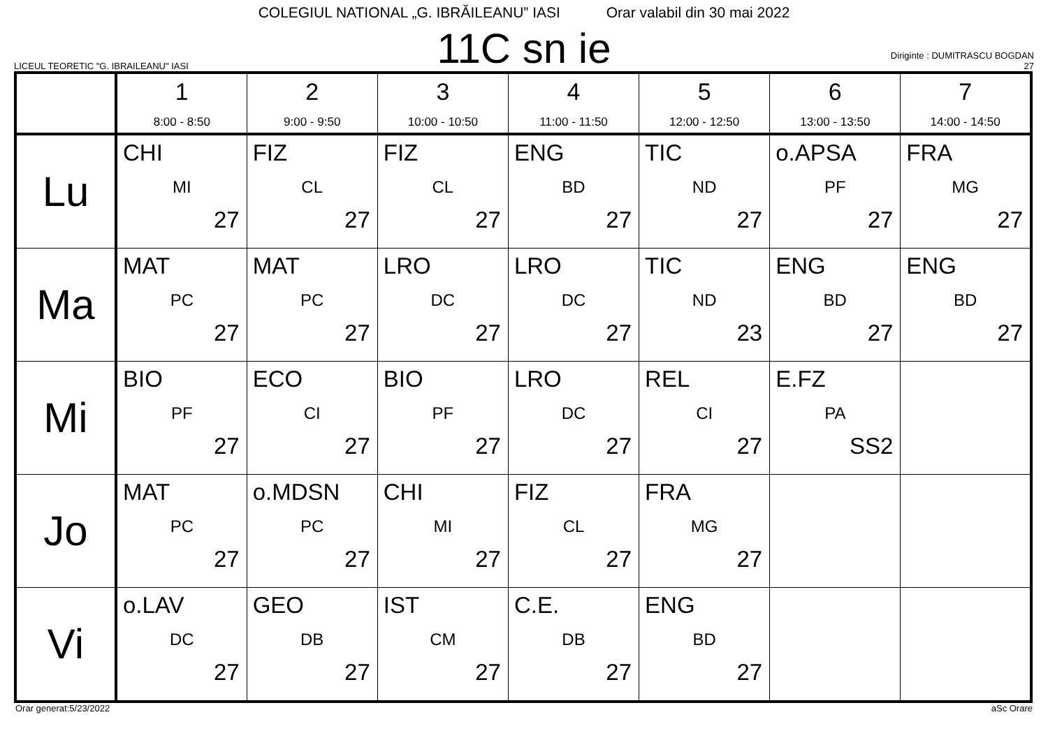COLEGIUL NATIONAL „G. IBRĂILEANU” IASI Orar valabil din 30 mai 2022
LICEUL TEORETIC "G. IBRAILEANU" IASI
11C sn ie
Diriginte : DUMITRASCU BOGDAN
27
| | 1 8:00 - 8:50 | 2 9:00 - 9:50 | 3 10:00 - 10:50 | 4 11:00 - 11:50 | 5 12:00 - 12:50 | 6 13:00 - 13:50 | 7 14:00 - 14:50 |
| --- | --- | --- | --- | --- | --- | --- | --- |
| Lu | CHI MI 27 | FIZ CL 27 | FIZ CL 27 | ENG BD 27 | TIC ND 27 | o.APSA PF 27 | FRA MG 27 |
| Ma | MAT PC 27 | MAT PC 27 | LRO DC 27 | LRO DC 27 | TIC ND 23 | ENG BD 27 | ENG BD 27 |
| Mi | BIO PF 27 | ECO CI 27 | BIO PF 27 | LRO DC 27 | REL CI 27 | E.FZ PA SS2 | |
| Jo | MAT PC 27 | o.MDSN PC 27 | CHI MI 27 | FIZ CL 27 | FRA MG 27 | | |
| Vi | o.LAV DC 27 | GEO DB 27 | IST CM 27 | C.E. DB 27 | ENG BD 27 | | |
Orar generat:5/23/2022 aSc Orare